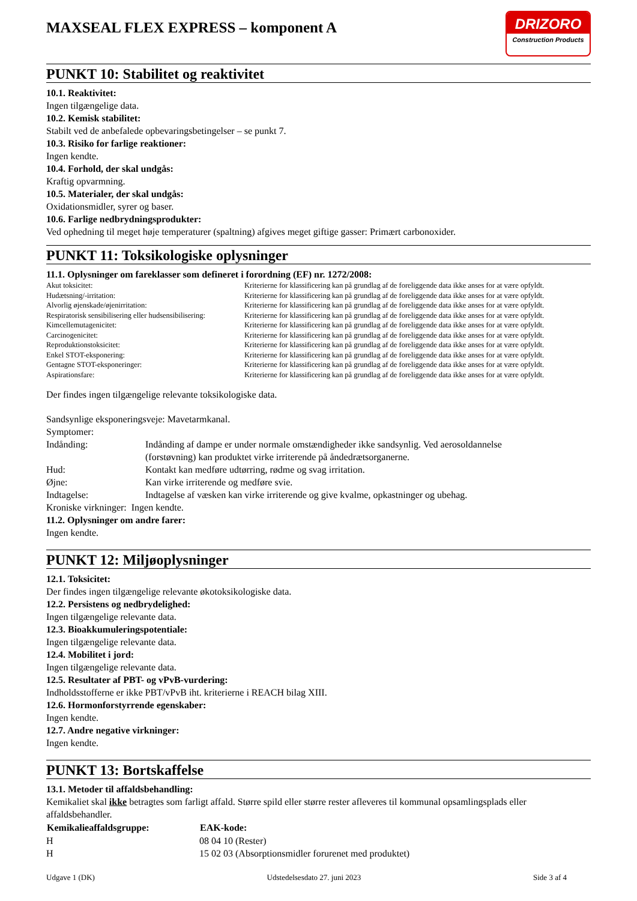MAXSEAL FLEX EXPRESS – komponent A
DRIZORO
Construction Products
PUNKT 10: Stabilitet og reaktivitet
10.1. Reaktivitet:
Ingen tilgængelige data.
10.2. Kemisk stabilitet:
Stabilt ved de anbefalede opbevaringsbetingelser – se punkt 7.
10.3. Risiko for farlige reaktioner:
Ingen kendte.
10.4. Forhold, der skal undgås:
Kraftig opvarmning.
10.5. Materialer, der skal undgås:
Oxidationsmidler, syrer og baser.
10.6. Farlige nedbrydningsprodukter:
Ved ophedning til meget høje temperaturer (spaltning) afgives meget giftige gasser: Primært carbonoxider.
PUNKT 11: Toksikologiske oplysninger
11.1. Oplysninger om fareklasser som defineret i forordning (EF) nr. 1272/2008:
| Akut toksicitet: | Kriterierne for klassificering kan på grundlag af de foreliggende data ikke anses for at være opfyldt. |
| Hudætsning/-irritation: | Kriterierne for klassificering kan på grundlag af de foreliggende data ikke anses for at være opfyldt. |
| Alvorlig øjenskade/øjenirritation: | Kriterierne for klassificering kan på grundlag af de foreliggende data ikke anses for at være opfyldt. |
| Respiratorisk sensibilisering eller hudsensibilisering: | Kriterierne for klassificering kan på grundlag af de foreliggende data ikke anses for at være opfyldt. |
| Kimcellemutagenicitet: | Kriterierne for klassificering kan på grundlag af de foreliggende data ikke anses for at være opfyldt. |
| Carcinogenicitet: | Kriterierne for klassificering kan på grundlag af de foreliggende data ikke anses for at være opfyldt. |
| Reproduktionstoksicitet: | Kriterierne for klassificering kan på grundlag af de foreliggende data ikke anses for at være opfyldt. |
| Enkel STOT-eksponering: | Kriterierne for klassificering kan på grundlag af de foreliggende data ikke anses for at være opfyldt. |
| Gentagne STOT-eksponeringer: | Kriterierne for klassificering kan på grundlag af de foreliggende data ikke anses for at være opfyldt. |
| Aspirationsfare: | Kriterierne for klassificering kan på grundlag af de foreliggende data ikke anses for at være opfyldt. |
Der findes ingen tilgængelige relevante toksikologiske data.
Sandsynlige eksponeringsveje: Mavetarmkanal.
Symptomer:
| Indånding: | Indånding af dampe er under normale omstændigheder ikke sandsynlig. Ved aerosoldannelse (forstøvning) kan produktet virke irriterende på åndedrætsorganerne. |
| Hud: | Kontakt kan medføre udtørring, rødme og svag irritation. |
| Øjne: | Kan virke irriterende og medføre svie. |
| Indtagelse: | Indtagelse af væsken kan virke irriterende og give kvalme, opkastninger og ubehag. |
Kroniske virkninger: Ingen kendte.
11.2. Oplysninger om andre farer:
Ingen kendte.
PUNKT 12: Miljøoplysninger
12.1. Toksicitet:
Der findes ingen tilgængelige relevante økotoksikologiske data.
12.2. Persistens og nedbrydelighed:
Ingen tilgængelige relevante data.
12.3. Bioakkumuleringspotentiale:
Ingen tilgængelige relevante data.
12.4. Mobilitet i jord:
Ingen tilgængelige relevante data.
12.5. Resultater af PBT- og vPvB-vurdering:
Indholdsstofferne er ikke PBT/vPvB iht. kriterierne i REACH bilag XIII.
12.6. Hormonforstyrrende egenskaber:
Ingen kendte.
12.7. Andre negative virkninger:
Ingen kendte.
PUNKT 13: Bortskaffelse
13.1. Metoder til affaldsbehandling:
Kemikaliet skal ikke betragtes som farligt affald. Større spild eller større rester afleveres til kommunal opsamlingsplads eller affaldsbehandler.
| Kemikalieaffaldsgruppe: | EAK-kode: |
| --- | --- |
| H | 08 04 10 (Rester) |
| H | 15 02 03 (Absorptionsmidler forurenet med produktet) |
Udgave 1 (DK) Udstedelsesdato 27. juni 2023 Side 3 af 4